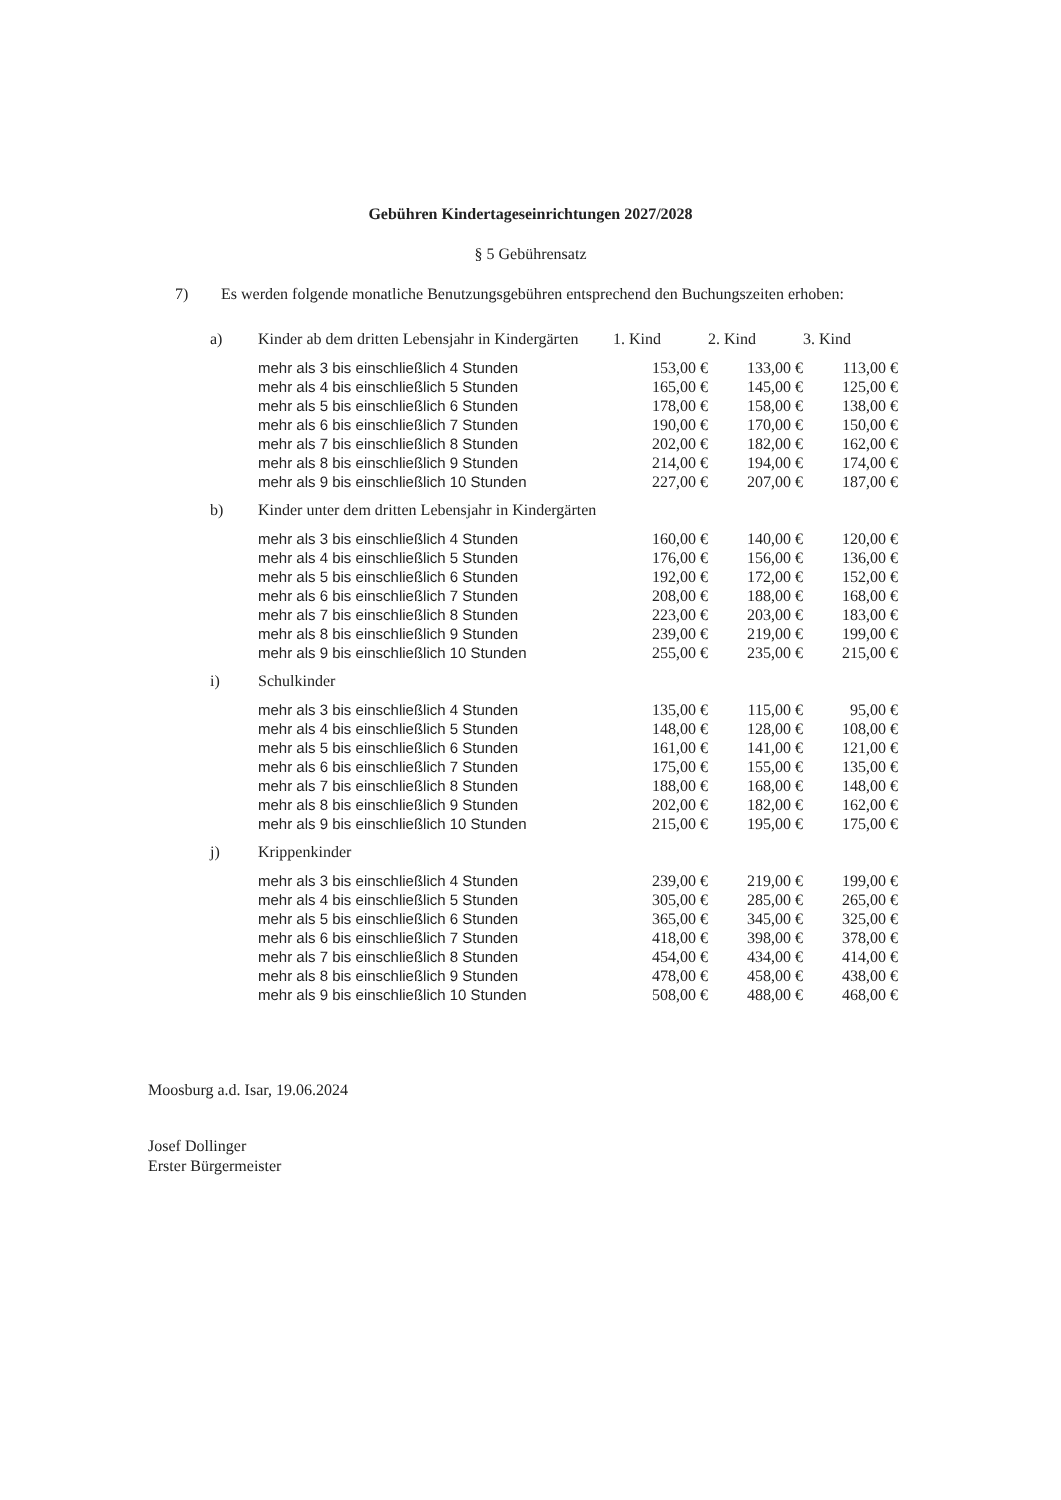Gebühren Kindertageseinrichtungen 2027/2028
§ 5 Gebührensatz
7) Es werden folgende monatliche Benutzungsgebühren entsprechend den Buchungszeiten erhoben:
| a) | Kinder ab dem dritten Lebensjahr in Kindergärten | 1. Kind | 2. Kind | 3. Kind |
| | mehr als 3 bis einschließlich 4 Stunden | 153,00 € | 133,00 € | 113,00 € |
| | mehr als 4 bis einschließlich 5 Stunden | 165,00 € | 145,00 € | 125,00 € |
| | mehr als 5 bis einschließlich 6 Stunden | 178,00 € | 158,00 € | 138,00 € |
| | mehr als 6 bis einschließlich 7 Stunden | 190,00 € | 170,00 € | 150,00 € |
| | mehr als 7 bis einschließlich 8 Stunden | 202,00 € | 182,00 € | 162,00 € |
| | mehr als 8 bis einschließlich 9 Stunden | 214,00 € | 194,00 € | 174,00 € |
| | mehr als 9 bis einschließlich 10 Stunden | 227,00 € | 207,00 € | 187,00 € |
| b) | Kinder unter dem dritten Lebensjahr in Kindergärten | | | |
| | mehr als 3 bis einschließlich 4 Stunden | 160,00 € | 140,00 € | 120,00 € |
| | mehr als 4 bis einschließlich 5 Stunden | 176,00 € | 156,00 € | 136,00 € |
| | mehr als 5 bis einschließlich 6 Stunden | 192,00 € | 172,00 € | 152,00 € |
| | mehr als 6 bis einschließlich 7 Stunden | 208,00 € | 188,00 € | 168,00 € |
| | mehr als 7 bis einschließlich 8 Stunden | 223,00 € | 203,00 € | 183,00 € |
| | mehr als 8 bis einschließlich 9 Stunden | 239,00 € | 219,00 € | 199,00 € |
| | mehr als 9 bis einschließlich 10 Stunden | 255,00 € | 235,00 € | 215,00 € |
| i) | Schulkinder | | | |
| | mehr als 3 bis einschließlich 4 Stunden | 135,00 € | 115,00 € | 95,00 € |
| | mehr als 4 bis einschließlich 5 Stunden | 148,00 € | 128,00 € | 108,00 € |
| | mehr als 5 bis einschließlich 6 Stunden | 161,00 € | 141,00 € | 121,00 € |
| | mehr als 6 bis einschließlich 7 Stunden | 175,00 € | 155,00 € | 135,00 € |
| | mehr als 7 bis einschließlich 8 Stunden | 188,00 € | 168,00 € | 148,00 € |
| | mehr als 8 bis einschließlich 9 Stunden | 202,00 € | 182,00 € | 162,00 € |
| | mehr als 9 bis einschließlich 10 Stunden | 215,00 € | 195,00 € | 175,00 € |
| j) | Krippenkinder | | | |
| | mehr als 3 bis einschließlich 4 Stunden | 239,00 € | 219,00 € | 199,00 € |
| | mehr als 4 bis einschließlich 5 Stunden | 305,00 € | 285,00 € | 265,00 € |
| | mehr als 5 bis einschließlich 6 Stunden | 365,00 € | 345,00 € | 325,00 € |
| | mehr als 6 bis einschließlich 7 Stunden | 418,00 € | 398,00 € | 378,00 € |
| | mehr als 7 bis einschließlich 8 Stunden | 454,00 € | 434,00 € | 414,00 € |
| | mehr als 8 bis einschließlich 9 Stunden | 478,00 € | 458,00 € | 438,00 € |
| | mehr als 9 bis einschließlich 10 Stunden | 508,00 € | 488,00 € | 468,00 € |
Moosburg a.d. Isar, 19.06.2024
Josef Dollinger
Erster Bürgermeister